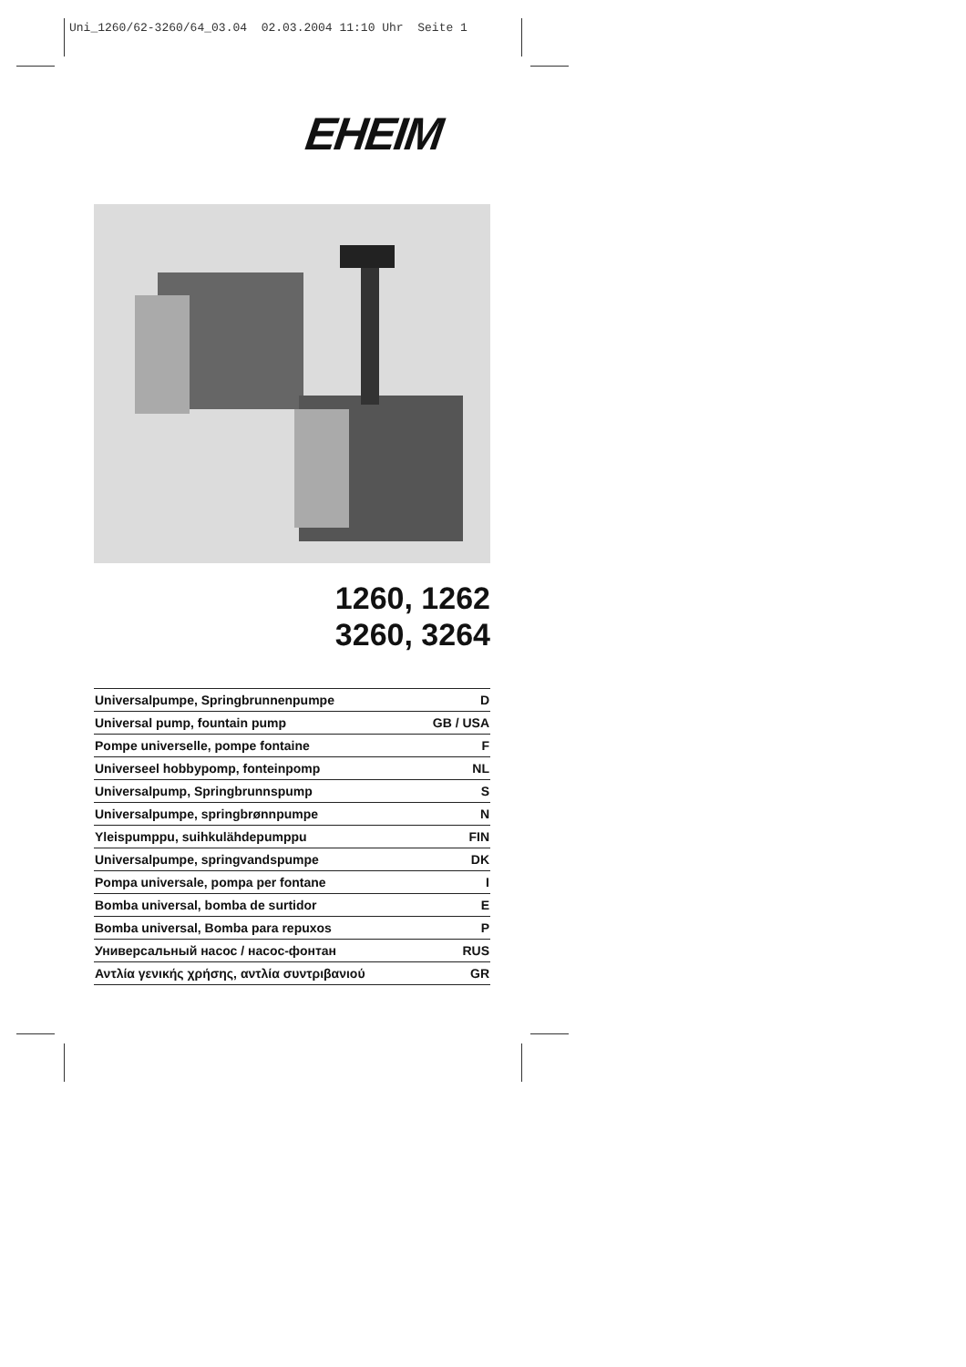Uni_1260/62-3260/64_03.04 02.03.2004 11:10 Uhr Seite 1
EHEIM
1260, 1262
3260, 3264
| Universalpumpe, Springbrunnenpumpe | D |
| Universal pump, fountain pump | GB / USA |
| Pompe universelle, pompe fontaine | F |
| Universeel hobbypomp, fonteinpomp | NL |
| Universalpump, Springbrunnspump | S |
| Universalpumpe, springbrønnpumpe | N |
| Yleispumppu, suihkulähdepumppu | FIN |
| Universalpumpe, springvandspumpe | DK |
| Pompa universale, pompa per fontane | I |
| Bomba universal, bomba de surtidor | E |
| Bomba universal, Bomba para repuxos | P |
| Универсальный насос / насос-фонтан | RUS |
| Αντλία γενικής χρήσης, αντλία συντριβανιού | GR |